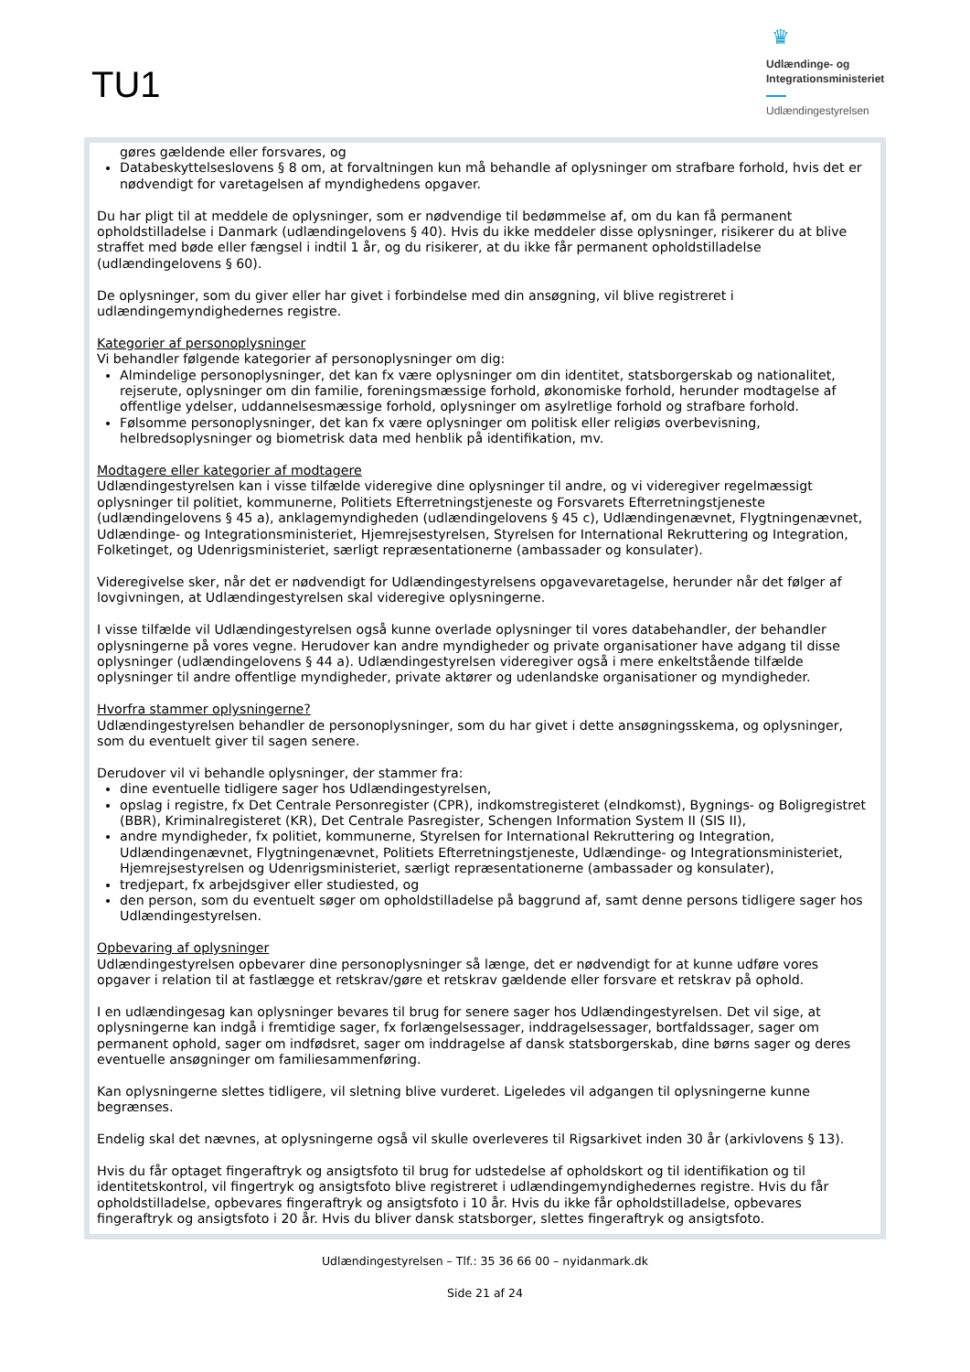TU1
♛
Udlændinge- og
Integrationsministeriet
Udlændingestyrelsen
gøres gældende eller forsvares, og
Databeskyttelseslovens § 8 om, at forvaltningen kun må behandle af oplysninger om strafbare forhold, hvis det er nødvendigt for varetagelsen af myndighedens opgaver.
Du har pligt til at meddele de oplysninger, som er nødvendige til bedømmelse af, om du kan få permanent opholdstilladelse i Danmark (udlændingelovens § 40). Hvis du ikke meddeler disse oplysninger, risikerer du at blive straffet med bøde eller fængsel i indtil 1 år, og du risikerer, at du ikke får permanent opholdstilladelse (udlændingelovens § 60).
De oplysninger, som du giver eller har givet i forbindelse med din ansøgning, vil blive registreret i udlændingemyndighedernes registre.
Kategorier af personoplysninger
Vi behandler følgende kategorier af personoplysninger om dig:
Almindelige personoplysninger, det kan fx være oplysninger om din identitet, statsborgerskab og nationalitet, rejserute, oplysninger om din familie, foreningsmæssige forhold, økonomiske forhold, herunder modtagelse af offentlige ydelser, uddannelsesmæssige forhold, oplysninger om asylretlige forhold og strafbare forhold.
Følsomme personoplysninger, det kan fx være oplysninger om politisk eller religiøs overbevisning, helbredsoplysninger og biometrisk data med henblik på identifikation, mv.
Modtagere eller kategorier af modtagere
Udlændingestyrelsen kan i visse tilfælde videregive dine oplysninger til andre, og vi videregiver regelmæssigt oplysninger til politiet, kommunerne, Politiets Efterretningstjeneste og Forsvarets Efterretningstjeneste (udlændingelovens § 45 a), anklagemyndigheden (udlændingelovens § 45 c), Udlændingenævnet, Flygtningenævnet, Udlændinge- og Integrationsministeriet, Hjemrejsestyrelsen, Styrelsen for International Rekruttering og Integration, Folketinget, og Udenrigsministeriet, særligt repræsentationerne (ambassader og konsulater).
Videregivelse sker, når det er nødvendigt for Udlændingestyrelsens opgavevaretagelse, herunder når det følger af lovgivningen, at Udlændingestyrelsen skal videregive oplysningerne.
I visse tilfælde vil Udlændingestyrelsen også kunne overlade oplysninger til vores databehandler, der behandler oplysningerne på vores vegne. Herudover kan andre myndigheder og private organisationer have adgang til disse oplysninger (udlændingelovens § 44 a). Udlændingestyrelsen videregiver også i mere enkeltstående tilfælde oplysninger til andre offentlige myndigheder, private aktører og udenlandske organisationer og myndigheder.
Hvorfra stammer oplysningerne?
Udlændingestyrelsen behandler de personoplysninger, som du har givet i dette ansøgningsskema, og oplysninger, som du eventuelt giver til sagen senere.
Derudover vil vi behandle oplysninger, der stammer fra:
dine eventuelle tidligere sager hos Udlændingestyrelsen,
opslag i registre, fx Det Centrale Personregister (CPR), indkomstregisteret (eIndkomst), Bygnings- og Boligregistret (BBR), Kriminalregisteret (KR), Det Centrale Pasregister, Schengen Information System II (SIS II),
andre myndigheder, fx politiet, kommunerne, Styrelsen for International Rekruttering og Integration, Udlændingenævnet, Flygtningenævnet, Politiets Efterretningstjeneste, Udlændinge- og Integrationsministeriet, Hjemrejsestyrelsen og Udenrigsministeriet, særligt repræsentationerne (ambassader og konsulater),
tredjepart, fx arbejdsgiver eller studiested, og
den person, som du eventuelt søger om opholdstilladelse på baggrund af, samt denne persons tidligere sager hos Udlændingestyrelsen.
Opbevaring af oplysninger
Udlændingestyrelsen opbevarer dine personoplysninger så længe, det er nødvendigt for at kunne udføre vores opgaver i relation til at fastlægge et retskrav/gøre et retskrav gældende eller forsvare et retskrav på ophold.
I en udlændingesag kan oplysninger bevares til brug for senere sager hos Udlændingestyrelsen. Det vil sige, at oplysningerne kan indgå i fremtidige sager, fx forlængelsessager, inddragelsessager, bortfaldssager, sager om permanent ophold, sager om indfødsret, sager om inddragelse af dansk statsborgerskab, dine børns sager og deres eventuelle ansøgninger om familiesammenføring.
Kan oplysningerne slettes tidligere, vil sletning blive vurderet. Ligeledes vil adgangen til oplysningerne kunne begrænses.
Endelig skal det nævnes, at oplysningerne også vil skulle overleveres til Rigsarkivet inden 30 år (arkivlovens § 13).
Hvis du får optaget fingeraftryk og ansigtsfoto til brug for udstedelse af opholdskort og til identifikation og til identitetskontrol, vil fingertryk og ansigtsfoto blive registreret i udlændingemyndighedernes registre. Hvis du får opholdstilladelse, opbevares fingeraftryk og ansigtsfoto i 10 år. Hvis du ikke får opholdstilladelse, opbevares fingeraftryk og ansigtsfoto i 20 år. Hvis du bliver dansk statsborger, slettes fingeraftryk og ansigtsfoto.
Udlændingestyrelsen – Tlf.: 35 36 66 00 – nyidanmark.dk
Side 21 af 24